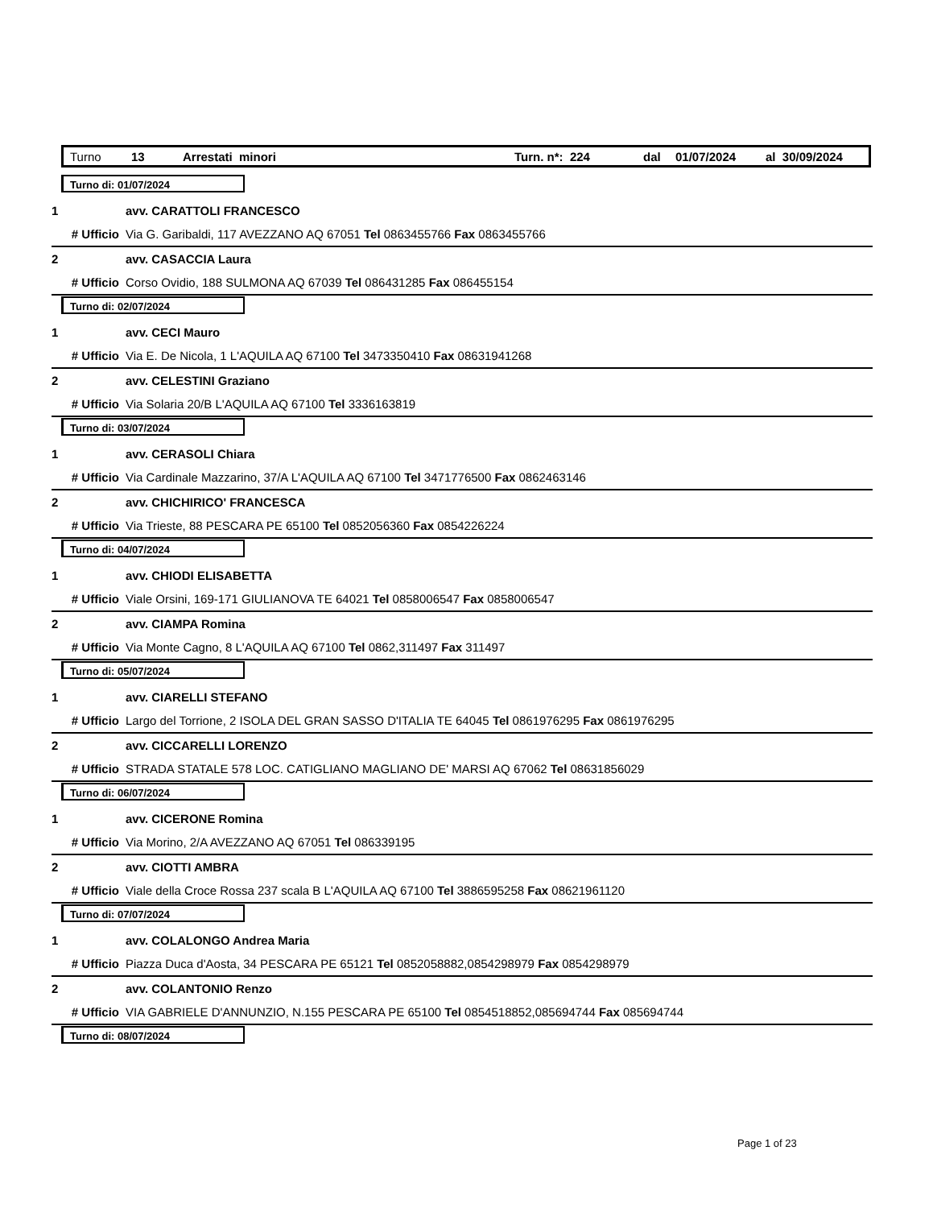Turno 13 Arrestati minori Turn. n*: 224 dal 01/07/2024 al 30/09/2024
Turno di: 01/07/2024
1 avv. CARATTOLI FRANCESCO
# Ufficio Via G. Garibaldi, 117 AVEZZANO AQ 67051 Tel 0863455766 Fax 0863455766
2 avv. CASACCIA Laura
# Ufficio Corso Ovidio, 188 SULMONA AQ 67039 Tel 086431285 Fax 086455154
Turno di: 02/07/2024
1 avv. CECI Mauro
# Ufficio Via E. De Nicola, 1 L'AQUILA AQ 67100 Tel 3473350410 Fax 08631941268
2 avv. CELESTINI Graziano
# Ufficio Via Solaria 20/B L'AQUILA AQ 67100 Tel 3336163819
Turno di: 03/07/2024
1 avv. CERASOLI Chiara
# Ufficio Via Cardinale Mazzarino, 37/A L'AQUILA AQ 67100 Tel 3471776500 Fax 0862463146
2 avv. CHICHIRICO' FRANCESCA
# Ufficio Via Trieste, 88 PESCARA PE 65100 Tel 0852056360 Fax 0854226224
Turno di: 04/07/2024
1 avv. CHIODI ELISABETTA
# Ufficio Viale Orsini, 169-171 GIULIANOVA TE 64021 Tel 0858006547 Fax 0858006547
2 avv. CIAMPA Romina
# Ufficio Via Monte Cagno, 8 L'AQUILA AQ 67100 Tel 0862,311497 Fax 311497
Turno di: 05/07/2024
1 avv. CIARELLI STEFANO
# Ufficio Largo del Torrione, 2 ISOLA DEL GRAN SASSO D'ITALIA TE 64045 Tel 0861976295 Fax 0861976295
2 avv. CICCARELLI LORENZO
# Ufficio STRADA STATALE 578 LOC. CATIGLIANO MAGLIANO DE' MARSI AQ 67062 Tel 08631856029
Turno di: 06/07/2024
1 avv. CICERONE Romina
# Ufficio Via Morino, 2/A AVEZZANO AQ 67051 Tel 086339195
2 avv. CIOTTI AMBRA
# Ufficio Viale della Croce Rossa 237 scala B L'AQUILA AQ 67100 Tel 3886595258 Fax 08621961120
Turno di: 07/07/2024
1 avv. COLALONGO Andrea Maria
# Ufficio Piazza Duca d'Aosta, 34 PESCARA PE 65121 Tel 0852058882,0854298979 Fax 0854298979
2 avv. COLANTONIO Renzo
# Ufficio VIA GABRIELE D'ANNUNZIO, N.155 PESCARA PE 65100 Tel 0854518852,085694744 Fax 085694744
Turno di: 08/07/2024
Page 1 of 23